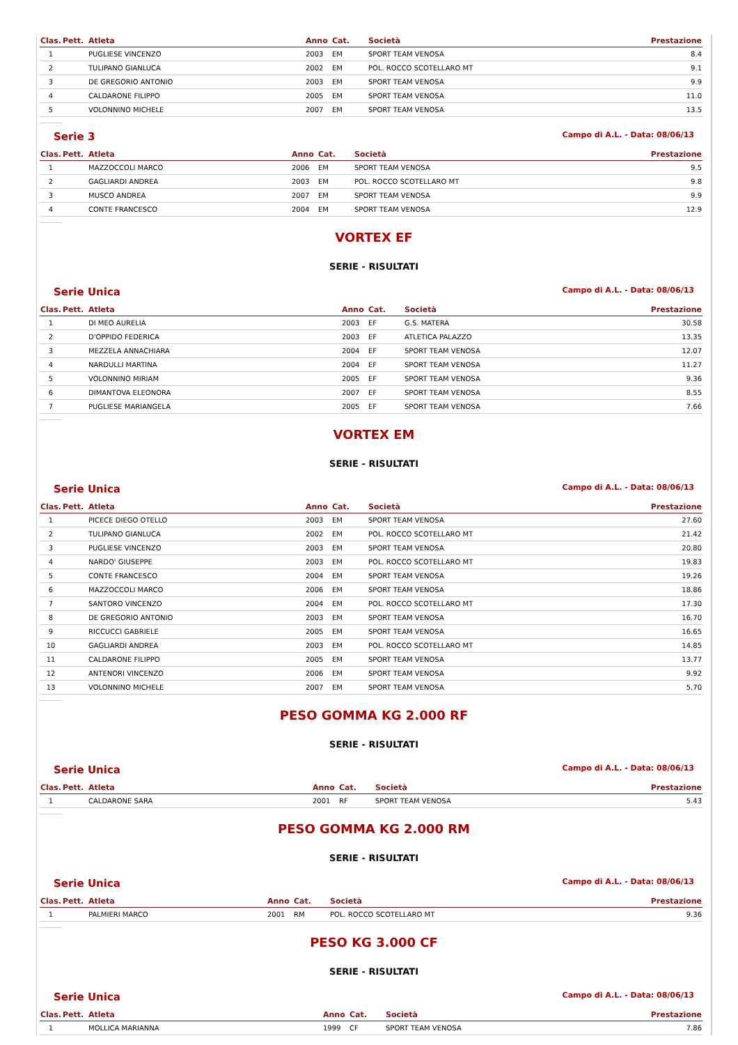| Clas. | Pett. | Atleta | Anno | Cat. | Società | Prestazione |
| --- | --- | --- | --- | --- | --- | --- |
| 1 | | PUGLIESE VINCENZO | 2003 | EM | SPORT TEAM VENOSA | 8.4 |
| 2 | | TULIPANO GIANLUCA | 2002 | EM | POL. ROCCO SCOTELLARO MT | 9.1 |
| 3 | | DE GREGORIO ANTONIO | 2003 | EM | SPORT TEAM VENOSA | 9.9 |
| 4 | | CALDARONE FILIPPO | 2005 | EM | SPORT TEAM VENOSA | 11.0 |
| 5 | | VOLONNINO MICHELE | 2007 | EM | SPORT TEAM VENOSA | 13.5 |
Serie 3 Campo di A.L. - Data: 08/06/13
| Clas. | Pett. | Atleta | Anno | Cat. | Società | Prestazione |
| --- | --- | --- | --- | --- | --- | --- |
| 1 | | MAZZOCCOLI MARCO | 2006 | EM | SPORT TEAM VENOSA | 9.5 |
| 2 | | GAGLIARDI ANDREA | 2003 | EM | POL. ROCCO SCOTELLARO MT | 9.8 |
| 3 | | MUSCO ANDREA | 2007 | EM | SPORT TEAM VENOSA | 9.9 |
| 4 | | CONTE FRANCESCO | 2004 | EM | SPORT TEAM VENOSA | 12.9 |
VORTEX EF
SERIE - RISULTATI
Serie Unica Campo di A.L. - Data: 08/06/13
| Clas. | Pett. | Atleta | Anno | Cat. | Società | Prestazione |
| --- | --- | --- | --- | --- | --- | --- |
| 1 | | DI MEO AURELIA | 2003 | EF | G.S. MATERA | 30.58 |
| 2 | | D'OPPIDO FEDERICA | 2003 | EF | ATLETICA PALAZZO | 13.35 |
| 3 | | MEZZELA ANNACHIARA | 2004 | EF | SPORT TEAM VENOSA | 12.07 |
| 4 | | NARDULLI MARTINA | 2004 | EF | SPORT TEAM VENOSA | 11.27 |
| 5 | | VOLONNINO MIRIAM | 2005 | EF | SPORT TEAM VENOSA | 9.36 |
| 6 | | DIMANTOVA ELEONORA | 2007 | EF | SPORT TEAM VENOSA | 8.55 |
| 7 | | PUGLIESE MARIANGELA | 2005 | EF | SPORT TEAM VENOSA | 7.66 |
VORTEX EM
SERIE - RISULTATI
Serie Unica Campo di A.L. - Data: 08/06/13
| Clas. | Pett. | Atleta | Anno | Cat. | Società | Prestazione |
| --- | --- | --- | --- | --- | --- | --- |
| 1 | | PICECE DIEGO OTELLO | 2003 | EM | SPORT TEAM VENOSA | 27.60 |
| 2 | | TULIPANO GIANLUCA | 2002 | EM | POL. ROCCO SCOTELLARO MT | 21.42 |
| 3 | | PUGLIESE VINCENZO | 2003 | EM | SPORT TEAM VENOSA | 20.80 |
| 4 | | NARDO' GIUSEPPE | 2003 | EM | POL. ROCCO SCOTELLARO MT | 19.83 |
| 5 | | CONTE FRANCESCO | 2004 | EM | SPORT TEAM VENOSA | 19.26 |
| 6 | | MAZZOCCOLI MARCO | 2006 | EM | SPORT TEAM VENOSA | 18.86 |
| 7 | | SANTORO VINCENZO | 2004 | EM | POL. ROCCO SCOTELLARO MT | 17.30 |
| 8 | | DE GREGORIO ANTONIO | 2003 | EM | SPORT TEAM VENOSA | 16.70 |
| 9 | | RICCUCCI GABRIELE | 2005 | EM | SPORT TEAM VENOSA | 16.65 |
| 10 | | GAGLIARDI ANDREA | 2003 | EM | POL. ROCCO SCOTELLARO MT | 14.85 |
| 11 | | CALDARONE FILIPPO | 2005 | EM | SPORT TEAM VENOSA | 13.77 |
| 12 | | ANTENORI VINCENZO | 2006 | EM | SPORT TEAM VENOSA | 9.92 |
| 13 | | VOLONNINO MICHELE | 2007 | EM | SPORT TEAM VENOSA | 5.70 |
PESO GOMMA KG 2.000 RF
SERIE - RISULTATI
Serie Unica Campo di A.L. - Data: 08/06/13
| Clas. | Pett. | Atleta | Anno | Cat. | Società | Prestazione |
| --- | --- | --- | --- | --- | --- | --- |
| 1 | | CALDARONE SARA | 2001 | RF | SPORT TEAM VENOSA | 5.43 |
PESO GOMMA KG 2.000 RM
SERIE - RISULTATI
Serie Unica Campo di A.L. - Data: 08/06/13
| Clas. | Pett. | Atleta | Anno | Cat. | Società | Prestazione |
| --- | --- | --- | --- | --- | --- | --- |
| 1 | | PALMIERI MARCO | 2001 | RM | POL. ROCCO SCOTELLARO MT | 9.36 |
PESO KG 3.000 CF
SERIE - RISULTATI
Serie Unica Campo di A.L. - Data: 08/06/13
| Clas. | Pett. | Atleta | Anno | Cat. | Società | Prestazione |
| --- | --- | --- | --- | --- | --- | --- |
| 1 | | MOLLICA MARIANNA | 1999 | CF | SPORT TEAM VENOSA | 7.86 |